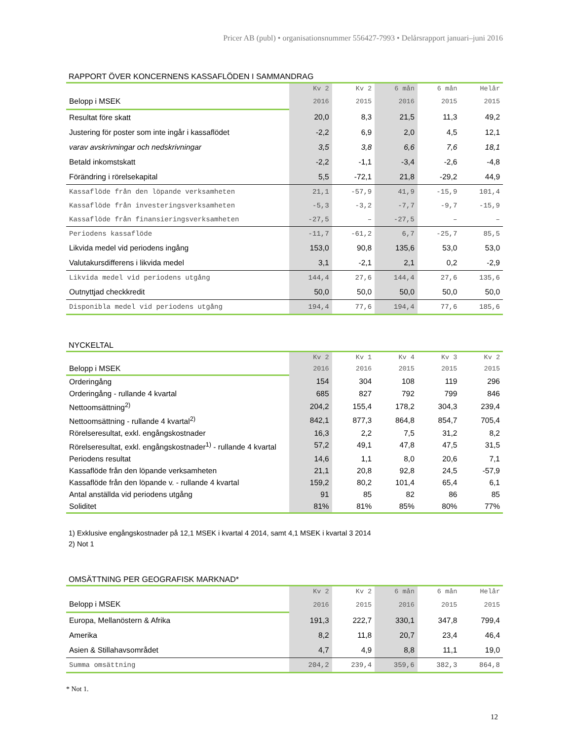Pricer AB (publ) • organisationsnummer 556427-7993 • Delårsrapport januari–juni 2016
RAPPORT ÖVER KONCERNENS KASSAFLÖDEN I SAMMANDRAG
| | Kv 2 | Kv 2 | 6 mån | 6 mån | Helår |
| --- | --- | --- | --- | --- | --- |
| Belopp i MSEK | 2016 | 2015 | 2016 | 2015 | 2015 |
| Resultat före skatt | 20,0 | 8,3 | 21,5 | 11,3 | 49,2 |
| Justering för poster som inte ingår i kassaflödet | -2,2 | 6,9 | 2,0 | 4,5 | 12,1 |
| varav avskrivningar och nedskrivningar | 3,5 | 3,8 | 6,6 | 7,6 | 18,1 |
| Betald inkomstskatt | -2,2 | -1,1 | -3,4 | -2,6 | -4,8 |
| Förändring i rörelsekapital | 5,5 | -72,1 | 21,8 | -29,2 | 44,9 |
| Kassaflöde från den löpande verksamheten | 21,1 | -57,9 | 41,9 | -15,9 | 101,4 |
| Kassaflöde från investeringsverksamheten | -5,3 | -3,2 | -7,7 | -9,7 | -15,9 |
| Kassaflöde från finansieringsverksamheten | -27,5 | – | -27,5 | – | – |
| Periodens kassaflöde | -11,7 | -61,2 | 6,7 | -25,7 | 85,5 |
| Likvida medel vid periodens ingång | 153,0 | 90,8 | 135,6 | 53,0 | 53,0 |
| Valutakursdifferens i likvida medel | 3,1 | -2,1 | 2,1 | 0,2 | -2,9 |
| Likvida medel vid periodens utgång | 144,4 | 27,6 | 144,4 | 27,6 | 135,6 |
| Outnyttjad checkkredit | 50,0 | 50,0 | 50,0 | 50,0 | 50,0 |
| Disponibla medel vid periodens utgång | 194,4 | 77,6 | 194,4 | 77,6 | 185,6 |
NYCKELTAL
| | Kv 2 | Kv 1 | Kv 4 | Kv 3 | Kv 2 |
| --- | --- | --- | --- | --- | --- |
| Belopp i MSEK | 2016 | 2016 | 2015 | 2015 | 2015 |
| Orderingång | 154 | 304 | 108 | 119 | 296 |
| Orderingång - rullande 4 kvartal | 685 | 827 | 792 | 799 | 846 |
| Nettoomsättning<sup>2)</sup> | 204,2 | 155,4 | 178,2 | 304,3 | 239,4 |
| Nettoomsättning - rullande 4 kvartal<sup>2)</sup> | 842,1 | 877,3 | 864,8 | 854,7 | 705,4 |
| Rörelseresultat, exkl. engångskostnader | 16,3 | 2,2 | 7,5 | 31,2 | 8,2 |
| Rörelseresultat, exkl. engångskostnader<sup>1)</sup> - rullande 4 kvartal | 57,2 | 49,1 | 47,8 | 47,5 | 31,5 |
| Periodens resultat | 14,6 | 1,1 | 8,0 | 20,6 | 7,1 |
| Kassaflöde från den löpande verksamheten | 21,1 | 20,8 | 92,8 | 24,5 | -57,9 |
| Kassaflöde från den löpande v. - rullande 4 kvartal | 159,2 | 80,2 | 101,4 | 65,4 | 6,1 |
| Antal anställda vid periodens utgång | 91 | 85 | 82 | 86 | 85 |
| Soliditet | 81% | 81% | 85% | 80% | 77% |
1) Exklusive engångskostnader på 12,1 MSEK i kvartal 4 2014, samt 4,1 MSEK i kvartal 3 2014
2) Not 1
OMSÄTTNING PER GEOGRAFISK MARKNAD*
| | Kv 2 | Kv 2 | 6 mån | 6 mån | Helår |
| --- | --- | --- | --- | --- | --- |
| Belopp i MSEK | 2016 | 2015 | 2016 | 2015 | 2015 |
| Europa, Mellanöstern & Afrika | 191,3 | 222,7 | 330,1 | 347,8 | 799,4 |
| Amerika | 8,2 | 11,8 | 20,7 | 23,4 | 46,4 |
| Asien & Stillahavsområdet | 4,7 | 4,9 | 8,8 | 11,1 | 19,0 |
| Summa omsättning | 204,2 | 239,4 | 359,6 | 382,3 | 864,8 |
* Not 1.
12